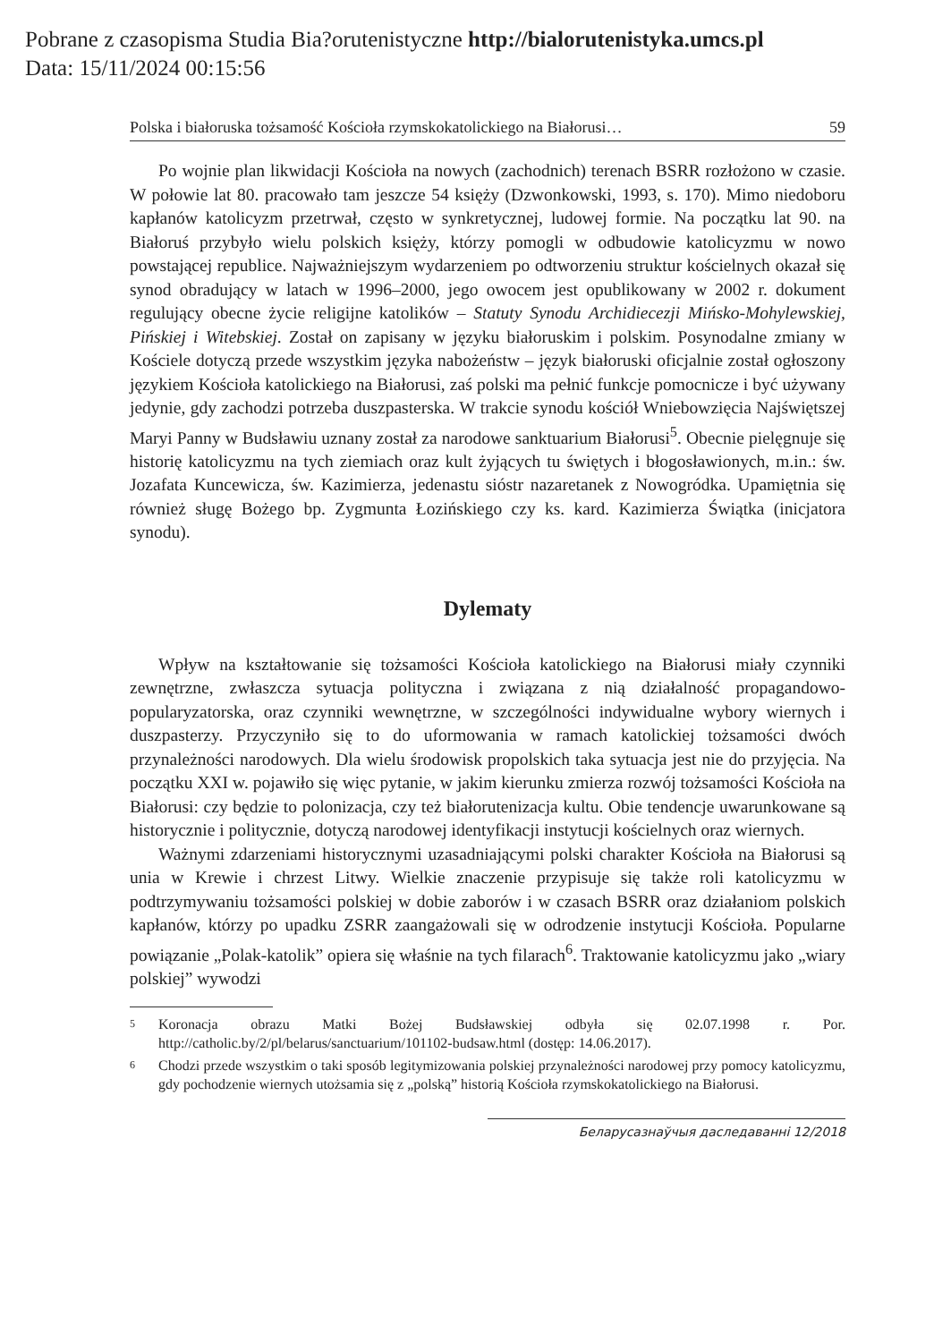Pobrane z czasopisma Studia Bia?orutenistyczne http://bialorutenistyka.umcs.pl
Data: 15/11/2024 00:15:56
Polska i białoruska tożsamość Kościoła rzymskokatolickiego na Białorusi… 59
Po wojnie plan likwidacji Kościoła na nowych (zachodnich) terenach BSRR rozłożono w czasie. W połowie lat 80. pracowało tam jeszcze 54 księży (Dzwonkowski, 1993, s. 170). Mimo niedoboru kapłanów katolicyzm przetrwał, często w synkretycznej, ludowej formie. Na początku lat 90. na Białoruś przybyło wielu polskich księży, którzy pomogli w odbudowie katolicyzmu w nowo powstającej republice. Najważniejszym wydarzeniem po odtworzeniu struktur kościelnych okazał się synod obradujący w latach w 1996–2000, jego owocem jest opublikowany w 2002 r. dokument regulujący obecne życie religijne katolików – Statuty Synodu Archidiecezji Mińsko-Mohylewskiej, Pińskiej i Witebskiej. Został on zapisany w języku białoruskim i polskim. Posynodalne zmiany w Kościele dotyczą przede wszystkim języka nabożeństw – język białoruski oficjalnie został ogłoszony językiem Kościoła katolickiego na Białorusi, zaś polski ma pełnić funkcje pomocnicze i być używany jedynie, gdy zachodzi potrzeba duszpasterska. W trakcie synodu kościół Wniebowzięcia Najświętszej Maryi Panny w Budsławiu uznany został za narodowe sanktuarium Białorusi<sup>5</sup>. Obecnie pielęgnuje się historię katolicyzmu na tych ziemiach oraz kult żyjących tu świętych i błogosławionych, m.in.: św. Jozafata Kuncewicza, św. Kazimierza, jedenastu sióstr nazaretanek z Nowogródka. Upamiętnia się również sługę Bożego bp. Zygmunta Łozińskiego czy ks. kard. Kazimierza Świątka (inicjatora synodu).
Dylematy
Wpływ na kształtowanie się tożsamości Kościoła katolickiego na Białorusi miały czynniki zewnętrzne, zwłaszcza sytuacja polityczna i związana z nią działalność propagandowo-popularyzatorska, oraz czynniki wewnętrzne, w szczególności indywidualne wybory wiernych i duszpasterzy. Przyczyniło się to do uformowania w ramach katolickiej tożsamości dwóch przynależności narodowych. Dla wielu środowisk propolskich taka sytuacja jest nie do przyjęcia. Na początku XXI w. pojawiło się więc pytanie, w jakim kierunku zmierza rozwój tożsamości Kościoła na Białorusi: czy będzie to polonizacja, czy też białorutenizacja kultu. Obie tendencje uwarunkowane są historycznie i politycznie, dotyczą narodowej identyfikacji instytucji kościelnych oraz wiernych.
Ważnymi zdarzeniami historycznymi uzasadniającymi polski charakter Kościoła na Białorusi są unia w Krewie i chrzest Litwy. Wielkie znaczenie przypisuje się także roli katolicyzmu w podtrzymywaniu tożsamości polskiej w dobie zaborów i w czasach BSRR oraz działaniom polskich kapłanów, którzy po upadku ZSRR zaangażowali się w odrodzenie instytucji Kościoła. Popularne powiązanie „Polak-katolik” opiera się właśnie na tych filarach<sup>6</sup>. Traktowanie katolicyzmu jako „wiary polskiej” wywodzi
5
Koronacja obrazu Matki Bożej Budsławskiej odbyła się 02.07.1998 r. Por. http://catholic.by/2/pl/belarus/sanctuarium/101102-budsaw.html (dostęp: 14.06.2017).
6
Chodzi przede wszystkim o taki sposób legitymizowania polskiej przynależności narodowej przy pomocy katolicyzmu, gdy pochodzenie wiernych utożsamia się z „polską” historią Kościoła rzymskokatolickiego na Białorusi.
Беларусазнаўчыя даследаванні 12/2018